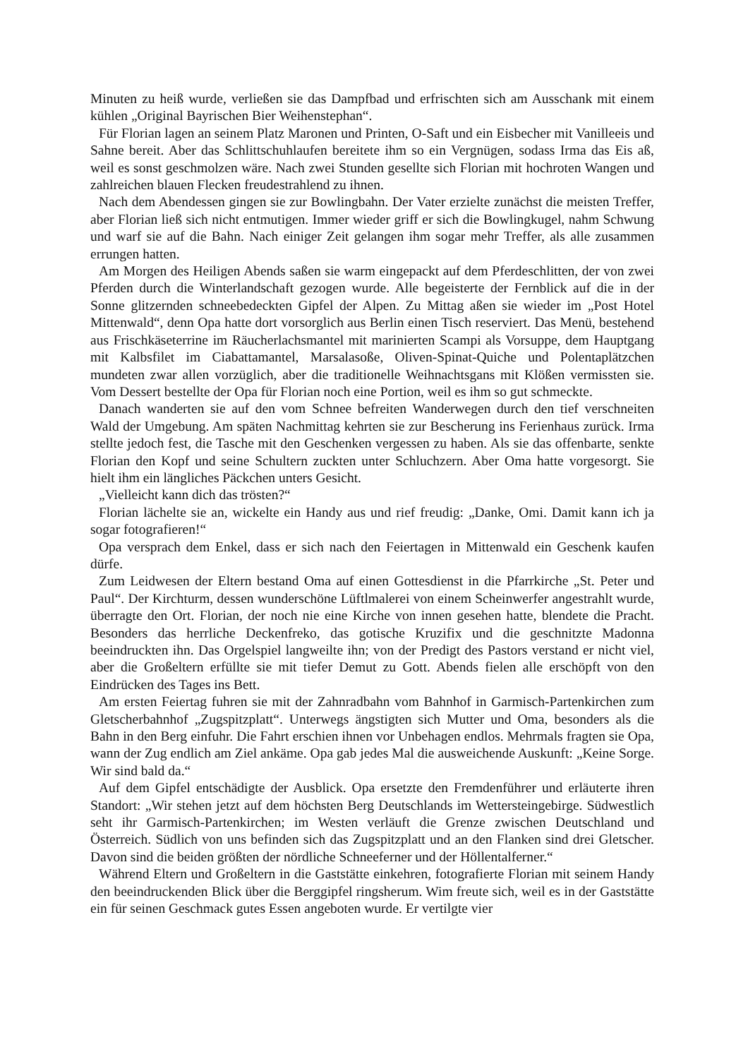Minuten zu heiß wurde, verließen sie das Dampfbad und erfrischten sich am Ausschank mit einem kühlen „Original Bayrischen Bier Weihenstephan“.
Für Florian lagen an seinem Platz Maronen und Printen, O-Saft und ein Eisbecher mit Vanilleeis und Sahne bereit. Aber das Schlittschuhlaufen bereitete ihm so ein Vergnügen, sodass Irma das Eis aß, weil es sonst geschmolzen wäre. Nach zwei Stunden gesellte sich Florian mit hochroten Wangen und zahlreichen blauen Flecken freudestrahlend zu ihnen.
Nach dem Abendessen gingen sie zur Bowlingbahn. Der Vater erzielte zunächst die meisten Treffer, aber Florian ließ sich nicht entmutigen. Immer wieder griff er sich die Bowlingkugel, nahm Schwung und warf sie auf die Bahn. Nach einiger Zeit gelangen ihm sogar mehr Treffer, als alle zusammen errungen hatten.
Am Morgen des Heiligen Abends saßen sie warm eingepackt auf dem Pferdeschlitten, der von zwei Pferden durch die Winterlandschaft gezogen wurde. Alle begeisterte der Fernblick auf die in der Sonne glitzernden schneebedeckten Gipfel der Alpen. Zu Mittag aßen sie wieder im „Post Hotel Mittenwald“, denn Opa hatte dort vorsorglich aus Berlin einen Tisch reserviert. Das Menü, bestehend aus Frischkäseterrine im Räucherlachsmantel mit marinierten Scampi als Vorsuppe, dem Hauptgang mit Kalbsfilet im Ciabattamantel, Marsalasoße, Oliven-Spinat-Quiche und Polentaplätzchen mundeten zwar allen vorzüglich, aber die traditionelle Weihnachtsgans mit Klößen vermissten sie. Vom Dessert bestellte der Opa für Florian noch eine Portion, weil es ihm so gut schmeckte.
Danach wanderten sie auf den vom Schnee befreiten Wanderwegen durch den tief verschneiten Wald der Umgebung. Am späten Nachmittag kehrten sie zur Bescherung ins Ferienhaus zurück. Irma stellte jedoch fest, die Tasche mit den Geschenken vergessen zu haben. Als sie das offenbarte, senkte Florian den Kopf und seine Schultern zuckten unter Schluchzern. Aber Oma hatte vorgesorgt. Sie hielt ihm ein längliches Päckchen unters Gesicht.
„Vielleicht kann dich das trösten?“
Florian lächelte sie an, wickelte ein Handy aus und rief freudig: „Danke, Omi. Damit kann ich ja sogar fotografieren!“
Opa versprach dem Enkel, dass er sich nach den Feiertagen in Mittenwald ein Geschenk kaufen dürfe.
Zum Leidwesen der Eltern bestand Oma auf einen Gottesdienst in die Pfarrkirche „St. Peter und Paul“. Der Kirchturm, dessen wunderschöne Lüftlmalerei von einem Scheinwerfer angestrahlt wurde, überragte den Ort. Florian, der noch nie eine Kirche von innen gesehen hatte, blendete die Pracht. Besonders das herrliche Deckenfreko, das gotische Kruzifix und die geschnitzte Madonna beeindruckten ihn. Das Orgelspiel langweilte ihn; von der Predigt des Pastors verstand er nicht viel, aber die Großeltern erfüllte sie mit tiefer Demut zu Gott. Abends fielen alle erschöpft von den Eindrücken des Tages ins Bett.
Am ersten Feiertag fuhren sie mit der Zahnradbahn vom Bahnhof in Garmisch-Partenkirchen zum Gletscherbahnhof „Zugspitzplatt“. Unterwegs ängstigten sich Mutter und Oma, besonders als die Bahn in den Berg einfuhr. Die Fahrt erschien ihnen vor Unbehagen endlos. Mehrmals fragten sie Opa, wann der Zug endlich am Ziel ankäme. Opa gab jedes Mal die ausweichende Auskunft: „Keine Sorge. Wir sind bald da.“
Auf dem Gipfel entschädigte der Ausblick. Opa ersetzte den Fremdenführer und erläuterte ihren Standort: „Wir stehen jetzt auf dem höchsten Berg Deutschlands im Wettersteingebirge. Südwestlich seht ihr Garmisch-Partenkirchen; im Westen verläuft die Grenze zwischen Deutschland und Österreich. Südlich von uns befinden sich das Zugspitzplatt und an den Flanken sind drei Gletscher. Davon sind die beiden größten der nördliche Schneeferner und der Höllentalferner.“
Während Eltern und Großeltern in die Gaststätte einkehren, fotografierte Florian mit seinem Handy den beeindruckenden Blick über die Berggipfel ringsherum. Wim freute sich, weil es in der Gaststätte ein für seinen Geschmack gutes Essen angeboten wurde. Er vertilgte vier